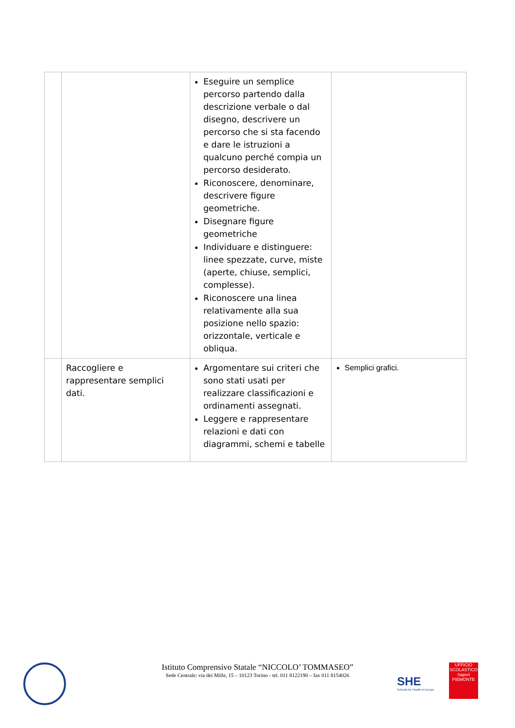| | | Eseguire un semplice percorso partendo dalla descrizione verbale o dal disegno, descrivere un percorso che si sta facendo e dare le istruzioni a qualcuno perché compia un percorso desiderato. Riconoscere, denominare, descrivere figure geometriche. Disegnare figure geometriche Individuare e distinguere: linee spezzate, curve, miste (aperte, chiuse, semplici, complesse). Riconoscere una linea relativamente alla sua posizione nello spazio: orizzontale, verticale e obliqua. | |
| | Raccogliere e rappresentare semplici dati. | Argomentare sui criteri che sono stati usati per realizzare classificazioni e ordinamenti assegnati. Leggere e rappresentare relazioni e dati con diagrammi, schemi e tabelle | Semplici grafici. |
Istituto Comprensivo Statale “NICCOLO’ TOMMASEO”
Sede Centrale: via dei Mille, 15 – 10123 Torino - tel. 011 8122190 – fax 011 8154026
SHE
Schools for Health in Europe
UFFICIO SCOLASTICO
Saperi
PIEMONTE